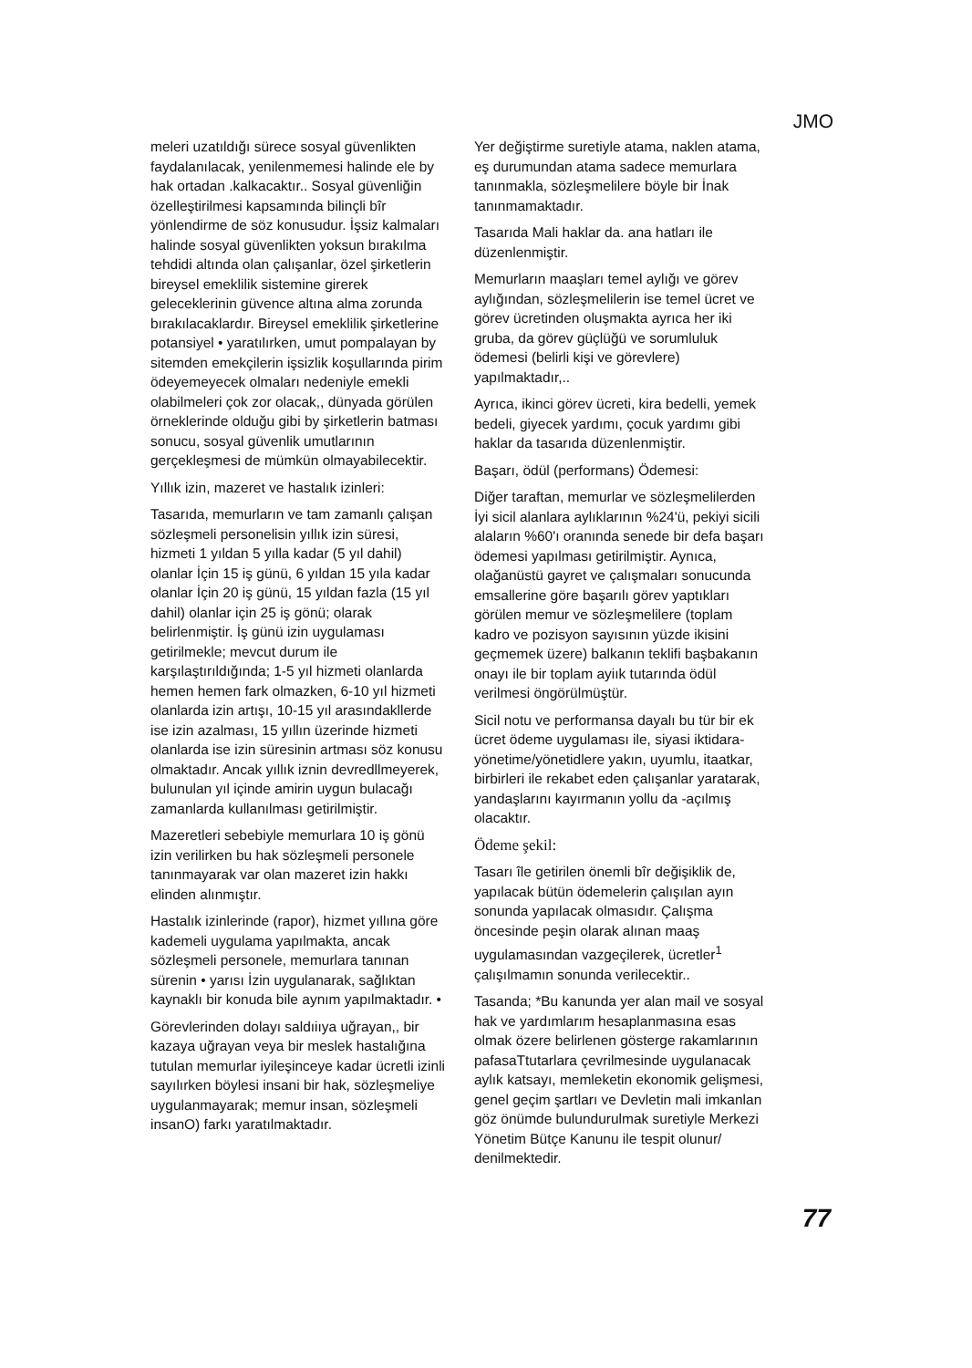JMO
meleri uzatıldığı sürece sosyal güvenlikten faydalanılacak, yenilenmemesi halinde ele by hak ortadan .kalkacaktır.. Sosyal güvenliğin özelleştirilmesi kapsamında bilinçli bîr yönlendirme de söz konusudur. İşsiz kalmaları halinde sosyal güvenlikten yoksun bırakılma tehdidi altında olan çalışanlar, özel şirketlerin bireysel emeklilik sistemine girerek geleceklerinin güvence altına alma zorunda bırakılacaklardır. Bireysel emeklilik şirketlerine potansiyel • yaratılırken, umut pompalayan by sitemden emekçilerin işsizlik koşullarında pirim ödeyemeyecek olmaları nedeniyle emekli olabilmeleri çok zor olacak,, dünyada görülen örneklerinde olduğu gibi by şirketlerin batması sonucu, sosyal güvenlik umutlarının gerçekleşmesi de mümkün olmayabilecektir.
Yıllık izin, mazeret ve hastalık izinleri:
Tasarıda, memurların ve tam zamanlı çalışan sözleşmeli personelisin yıllık izin süresi, hizmeti 1 yıldan 5 yılla kadar (5 yıl dahil) olanlar İçin 15 iş günü, 6 yıldan 15 yıla kadar olanlar İçin 20 iş günü, 15 yıldan fazla (15 yıl dahil) olanlar için 25 iş gönü; olarak belirlenmiştir. İş günü izin uygulaması getirilmekle; mevcut durum ile karşılaştırıldığında; 1-5 yıl hizmeti olanlarda hemen hemen fark olmazken, 6-10 yıl hizmeti olanlarda izin artışı, 10-15 yıl arasındakllerde ise izin azalması, 15 yıllın üzerinde hizmeti olanlarda ise izin süresinin artması söz konusu olmaktadır. Ancak yıllık iznin devredllmeyerek, bulunulan yıl içinde amirin uygun bulacağı zamanlarda kullanılması getirilmiştir.
Mazeretleri sebebiyle memurlara 10 iş gönü izin verilirken bu hak sözleşmeli personele tanınmayarak var olan mazeret izin hakkı elinden alınmıştır.
Hastalık izinlerinde (rapor), hizmet yıllına göre kademeli uygulama yapılmakta, ancak sözleşmeli personele, memurlara tanınan sürenin • yarısı İzin uygulanarak, sağlıktan kaynaklı bir konuda bile aynım yapılmaktadır. •
Görevlerinden dolayı saldıiıya uğrayan,, bir kazaya uğrayan veya bir meslek hastalığına tutulan memurlar iyileşinceye kadar ücretli izinli sayılırken böylesi insani bir hak, sözleşmeliye uygulanmayarak; memur insan, sözleşmeli insanO) farkı yaratılmaktadır.
Yer değiştirme suretiyle atama, naklen atama, eş durumundan atama sadece memurlara tanınmakla, sözleşmelilere böyle bir İnak tanınmamaktadır.
Tasarıda Mali haklar da. ana hatları ile düzenlenmiştir.
Memurların maaşları temel aylığı ve görev aylığından, sözleşmelilerin ise temel ücret ve görev ücretinden oluşmakta ayrıca her iki gruba, da görev güçlüğü ve sorumluluk ödemesi (belirli kişi ve görevlere) yapılmaktadır,..
Ayrıca, ikinci görev ücreti, kira bedelli, yemek bedeli, giyecek yardımı, çocuk yardımı gibi haklar da tasarıda düzenlenmiştir.
Başarı, ödül (performans) Ödemesi:
Diğer taraftan, memurlar ve sözleşmelilerden İyi sicil alanlara aylıklarının %24'ü, pekiyi sicili alaların %60'ı oranında senede bir defa başarı ödemesi yapılması getirilmiştir. Aynıca, olağanüstü gayret ve çalışmaları sonucunda emsallerine göre başarılı görev yaptıkları görülen memur ve sözleşmelilere (toplam kadro ve pozisyon sayısının yüzde ikisini geçmemek üzere) balkanın teklifi başbakanın onayı ile bir toplam ayiık tutarında ödül verilmesi öngörülmüştür.
Sicil notu ve performansa dayalı bu tür bir ek ücret ödeme uygulaması ile, siyasi iktidara- yönetime/yönetidlere yakın, uyumlu, itaatkar, birbirleri ile rekabet eden çalışanlar yaratarak, yandaşlarını kayırmanın yollu da -açılmış olacaktır.
Ödeme şekil:
Tasarı île getirilen önemli bîr değişiklik de, yapılacak bütün ödemelerin çalışılan ayın sonunda yapılacak olmasıdır. Çalışma öncesinde peşin olarak alınan maaş uygulamasından vazgeçilerek, ücretler<sup>1</sup> çalışılmamın sonunda verilecektir..
Tasanda; *Bu kanunda yer alan mail ve sosyal hak ve yardımlarım hesaplanmasına esas olmak özere belirlenen gösterge rakamlarının pafasaTtutarlara çevrilmesinde uygulanacak aylık katsayı, memleketin ekonomik gelişmesi, genel geçim şartları ve Devletin mali imkanlan göz önümde bulundurulmak suretiyle Merkezi Yönetim Bütçe Kanunu ile tespit olunur/ denilmektedir.
77